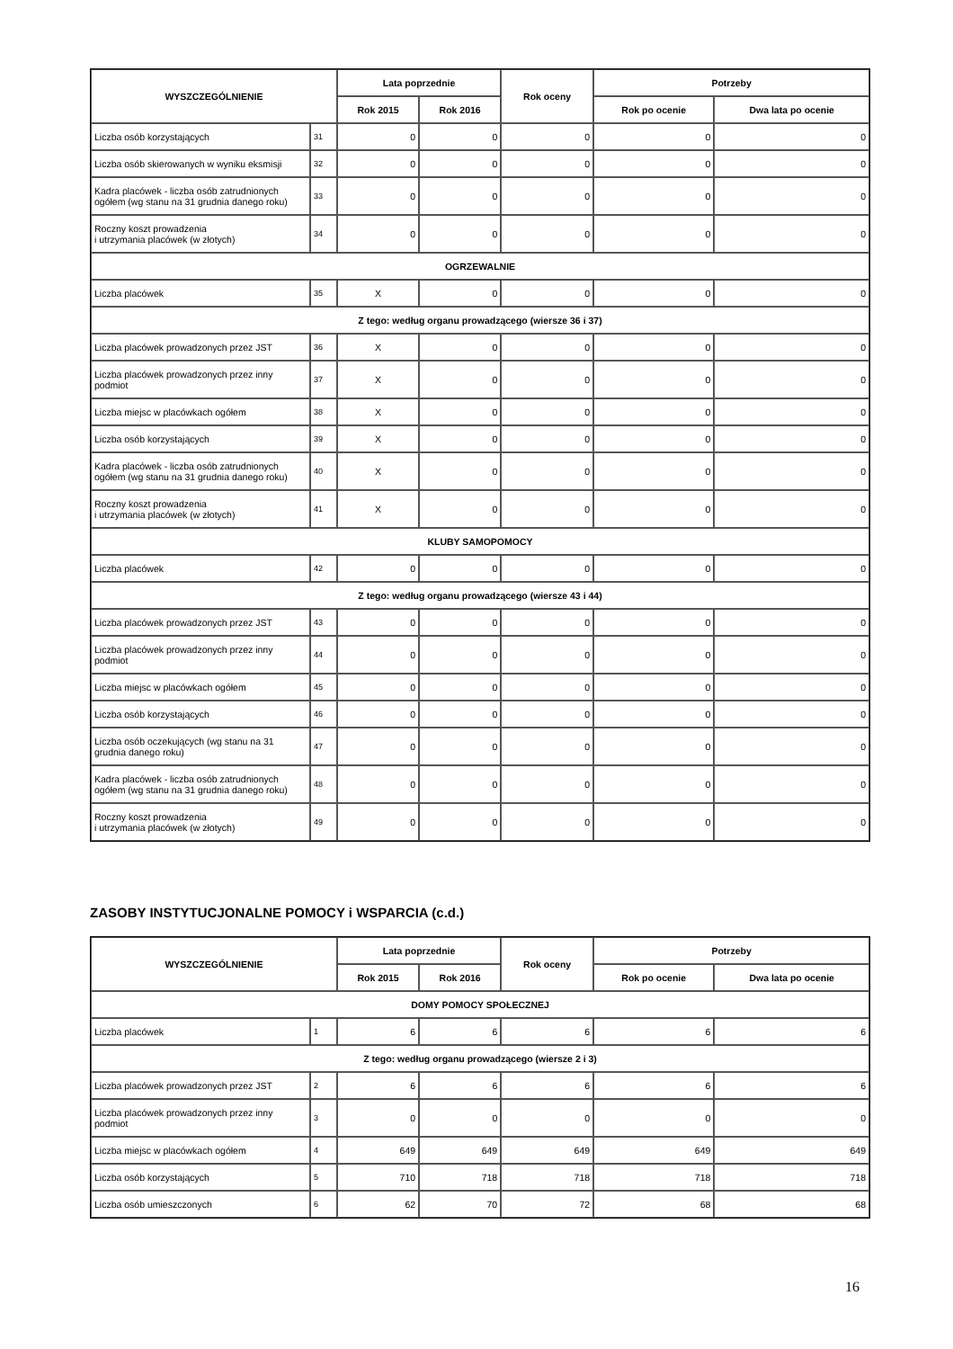| WYSZCZEGÓLNIENIE | | Lata poprzednie | | Rok oceny | Potrzeby | |
| --- | --- | --- | --- | --- | --- | --- |
| | | Rok 2015 | Rok 2016 | | Rok po ocenie | Dwa lata po ocenie |
| Liczba osób korzystających | 31 | 0 | 0 | 0 | 0 | 0 |
| Liczba osób skierowanych w wyniku eksmisji | 32 | 0 | 0 | 0 | 0 | 0 |
| Kadra placówek - liczba osób zatrudnionych ogółem (wg stanu na 31 grudnia danego roku) | 33 | 0 | 0 | 0 | 0 | 0 |
| Roczny koszt prowadzenia i utrzymania placówek (w złotych) | 34 | 0 | 0 | 0 | 0 | 0 |
| OGRZEWALNIE | | | | | | |
| Liczba placówek | 35 | X | 0 | 0 | 0 | 0 |
| Z tego: według organu prowadzącego (wiersze 36 i 37) | | | | | | |
| Liczba placówek prowadzonych przez JST | 36 | X | 0 | 0 | 0 | 0 |
| Liczba placówek prowadzonych przez inny podmiot | 37 | X | 0 | 0 | 0 | 0 |
| Liczba miejsc w placówkach ogółem | 38 | X | 0 | 0 | 0 | 0 |
| Liczba osób korzystających | 39 | X | 0 | 0 | 0 | 0 |
| Kadra placówek - liczba osób zatrudnionych ogółem (wg stanu na 31 grudnia danego roku) | 40 | X | 0 | 0 | 0 | 0 |
| Roczny koszt prowadzenia i utrzymania placówek (w złotych) | 41 | X | 0 | 0 | 0 | 0 |
| KLUBY SAMOPOMOCY | | | | | | |
| Liczba placówek | 42 | 0 | 0 | 0 | 0 | 0 |
| Z tego: według organu prowadzącego (wiersze 43 i 44) | | | | | | |
| Liczba placówek prowadzonych przez JST | 43 | 0 | 0 | 0 | 0 | 0 |
| Liczba placówek prowadzonych przez inny podmiot | 44 | 0 | 0 | 0 | 0 | 0 |
| Liczba miejsc w placówkach ogółem | 45 | 0 | 0 | 0 | 0 | 0 |
| Liczba osób korzystających | 46 | 0 | 0 | 0 | 0 | 0 |
| Liczba osób oczekujących (wg stanu na 31 grudnia danego roku) | 47 | 0 | 0 | 0 | 0 | 0 |
| Kadra placówek - liczba osób zatrudnionych ogółem (wg stanu na 31 grudnia danego roku) | 48 | 0 | 0 | 0 | 0 | 0 |
| Roczny koszt prowadzenia i utrzymania placówek (w złotych) | 49 | 0 | 0 | 0 | 0 | 0 |
ZASOBY INSTYTUCJONALNE POMOCY i WSPARCIA (c.d.)
| WYSZCZEGÓLNIENIE | | Lata poprzednie | | Rok oceny | Potrzeby | |
| --- | --- | --- | --- | --- | --- | --- |
| | | Rok 2015 | Rok 2016 | | Rok po ocenie | Dwa lata po ocenie |
| DOMY POMOCY SPOŁECZNEJ | | | | | | |
| Liczba placówek | 1 | 6 | 6 | 6 | 6 | 6 |
| Z tego: według organu prowadzącego (wiersze 2 i 3) | | | | | | |
| Liczba placówek prowadzonych przez JST | 2 | 6 | 6 | 6 | 6 | 6 |
| Liczba placówek prowadzonych przez inny podmiot | 3 | 0 | 0 | 0 | 0 | 0 |
| Liczba miejsc w placówkach ogółem | 4 | 649 | 649 | 649 | 649 | 649 |
| Liczba osób korzystających | 5 | 710 | 718 | 718 | 718 | 718 |
| Liczba osób umieszczonych | 6 | 62 | 70 | 72 | 68 | 68 |
16